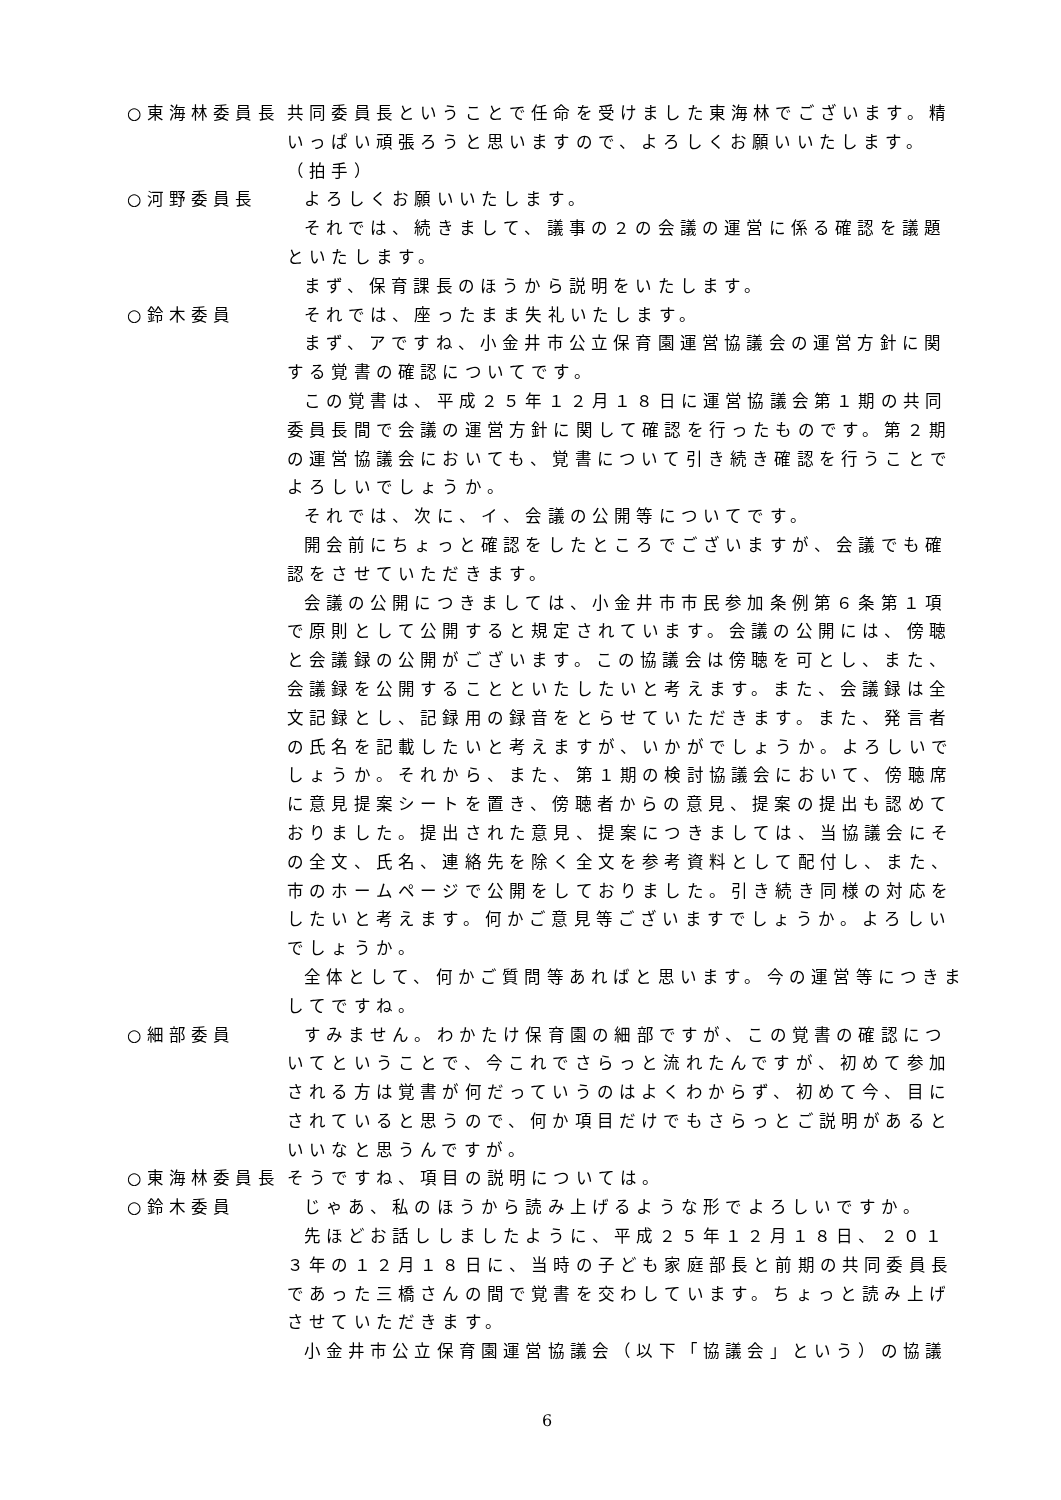○東海林委員長 共同委員長ということで任命を受けました東海林でございます。精いっぱい頑張ろうと思いますので、よろしくお願いいたします。
（拍手）
○河野委員長 よろしくお願いいたします。
それでは、続きまして、議事の２の会議の運営に係る確認を議題といたします。
まず、保育課長のほうから説明をいたします。
○鈴木委員 それでは、座ったまま失礼いたします。
まず、アですね、小金井市公立保育園運営協議会の運営方針に関する覚書の確認についてです。
この覚書は、平成２５年１２月１８日に運営協議会第１期の共同委員長間で会議の運営方針に関して確認を行ったものです。第２期の運営協議会においても、覚書について引き続き確認を行うことでよろしいでしょうか。
それでは、次に、イ、会議の公開等についてです。
開会前にちょっと確認をしたところでございますが、会議でも確認をさせていただきます。
会議の公開につきましては、小金井市市民参加条例第６条第１項で原則として公開すると規定されています。会議の公開には、傍聴と会議録の公開がございます。この協議会は傍聴を可とし、また、会議録を公開することといたしたいと考えます。また、会議録は全文記録とし、記録用の録音をとらせていただきます。また、発言者の氏名を記載したいと考えますが、いかがでしょうか。よろしいでしょうか。それから、また、第１期の検討協議会において、傍聴席に意見提案シートを置き、傍聴者からの意見、提案の提出も認めておりました。提出された意見、提案につきましては、当協議会にその全文、氏名、連絡先を除く全文を参考資料として配付し、また、市のホームページで公開をしておりました。引き続き同様の対応をしたいと考えます。何かご意見等ございますでしょうか。よろしいでしょうか。
全体として、何かご質問等あればと思います。今の運営等につきましてですね。
○細部委員 すみません。わかたけ保育園の細部ですが、この覚書の確認についてということで、今これでさらっと流れたんですが、初めて参加される方は覚書が何だっていうのはよくわからず、初めて今、目にされていると思うので、何か項目だけでもさらっとご説明があるといいなと思うんですが。
○東海林委員長 そうですね、項目の説明については。
○鈴木委員 じゃあ、私のほうから読み上げるような形でよろしいですか。
先ほどお話ししましたように、平成２５年１２月１８日、２０１３年の１２月１８日に、当時の子ども家庭部長と前期の共同委員長であった三橋さんの間で覚書を交わしています。ちょっと読み上げさせていただきます。
小金井市公立保育園運営協議会（以下「協議会」という）の協議
6